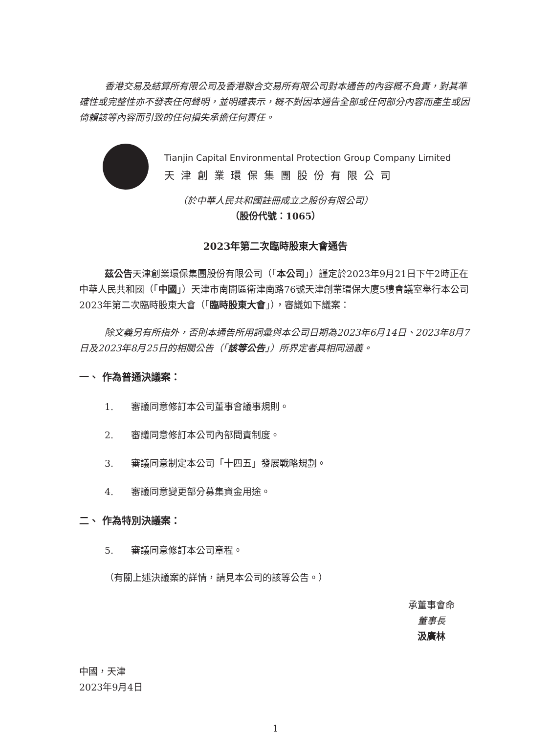香港交易及結算所有限公司及香港聯合交易所有限公司對本通告的內容概不負責，對其準確性或完整性亦不發表任何聲明，並明確表示，概不對因本通告全部或任何部分內容而產生或因倚賴該等內容而引致的任何損失承擔任何責任。
Tianjin Capital Environmental Protection Group Company Limited
天津創業環保集團股份有限公司
（於中華人民共和國註冊成立之股份有限公司）
（股份代號：1065）
2023年第二次臨時股東大會通告
茲公告天津創業環保集團股份有限公司（「本公司」）謹定於2023年9月21日下午2時正在中華人民共和國（「中國」）天津市南開區衛津南路76號天津創業環保大廈5樓會議室舉行本公司2023年第二次臨時股東大會（「臨時股東大會」），審議如下議案：
除文義另有所指外，否則本通告所用詞彙與本公司日期為2023年6月14日、2023年8月7日及2023年8月25日的相關公告（「該等公告」）所界定者具相同涵義。
一、 作為普通決議案：
1. 審議同意修訂本公司董事會議事規則。
2. 審議同意修訂本公司內部問責制度。
3. 審議同意制定本公司「十四五」發展戰略規劃。
4. 審議同意變更部分募集資金用途。
二、 作為特別決議案：
5. 審議同意修訂本公司章程。
（有關上述決議案的詳情，請見本公司的該等公告。）
承董事會命
董事長
汲廣林
中國，天津
2023年9月4日
1